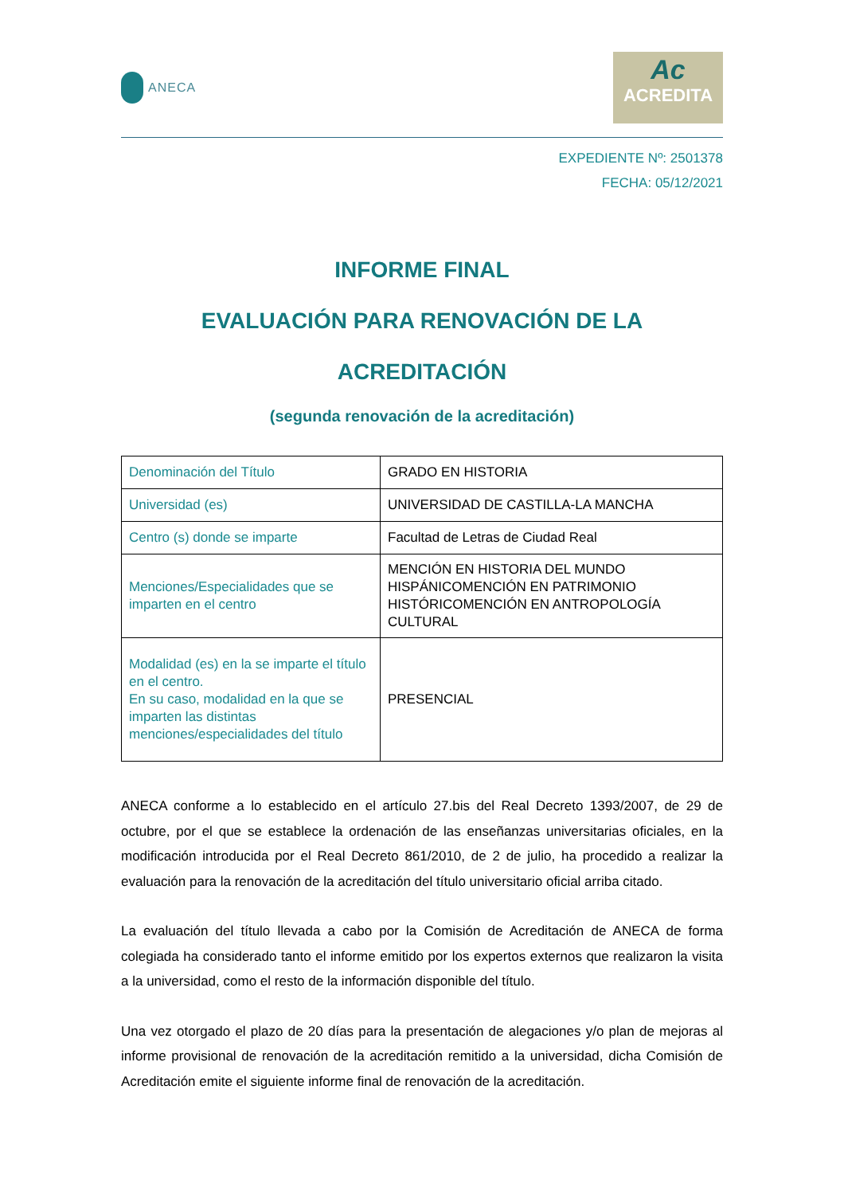ANECA
Ac
ACREDITA
EXPEDIENTE Nº: 2501378
FECHA: 05/12/2021
INFORME FINAL
EVALUACIÓN PARA RENOVACIÓN DE LA
ACREDITACIÓN
(segunda renovación de la acreditación)
| Denominación del Título | GRADO EN HISTORIA |
| Universidad (es) | UNIVERSIDAD DE CASTILLA-LA MANCHA |
| Centro (s) donde se imparte | Facultad de Letras de Ciudad Real |
| Menciones/Especialidades que se imparten en el centro | MENCIÓN EN HISTORIA DEL MUNDO HISPÁNICOMENCIÓN EN PATRIMONIO HISTÓRICOMENCIÓN EN ANTROPOLOGÍA CULTURAL |
| Modalidad (es) en la se imparte el título en el centro. En su caso, modalidad en la que se imparten las distintas menciones/especialidades del título | PRESENCIAL |
ANECA conforme a lo establecido en el artículo 27.bis del Real Decreto 1393/2007, de 29 de octubre, por el que se establece la ordenación de las enseñanzas universitarias oficiales, en la modificación introducida por el Real Decreto 861/2010, de 2 de julio, ha procedido a realizar la evaluación para la renovación de la acreditación del título universitario oficial arriba citado.
La evaluación del título llevada a cabo por la Comisión de Acreditación de ANECA de forma colegiada ha considerado tanto el informe emitido por los expertos externos que realizaron la visita a la universidad, como el resto de la información disponible del título.
Una vez otorgado el plazo de 20 días para la presentación de alegaciones y/o plan de mejoras al informe provisional de renovación de la acreditación remitido a la universidad, dicha Comisión de Acreditación emite el siguiente informe final de renovación de la acreditación.